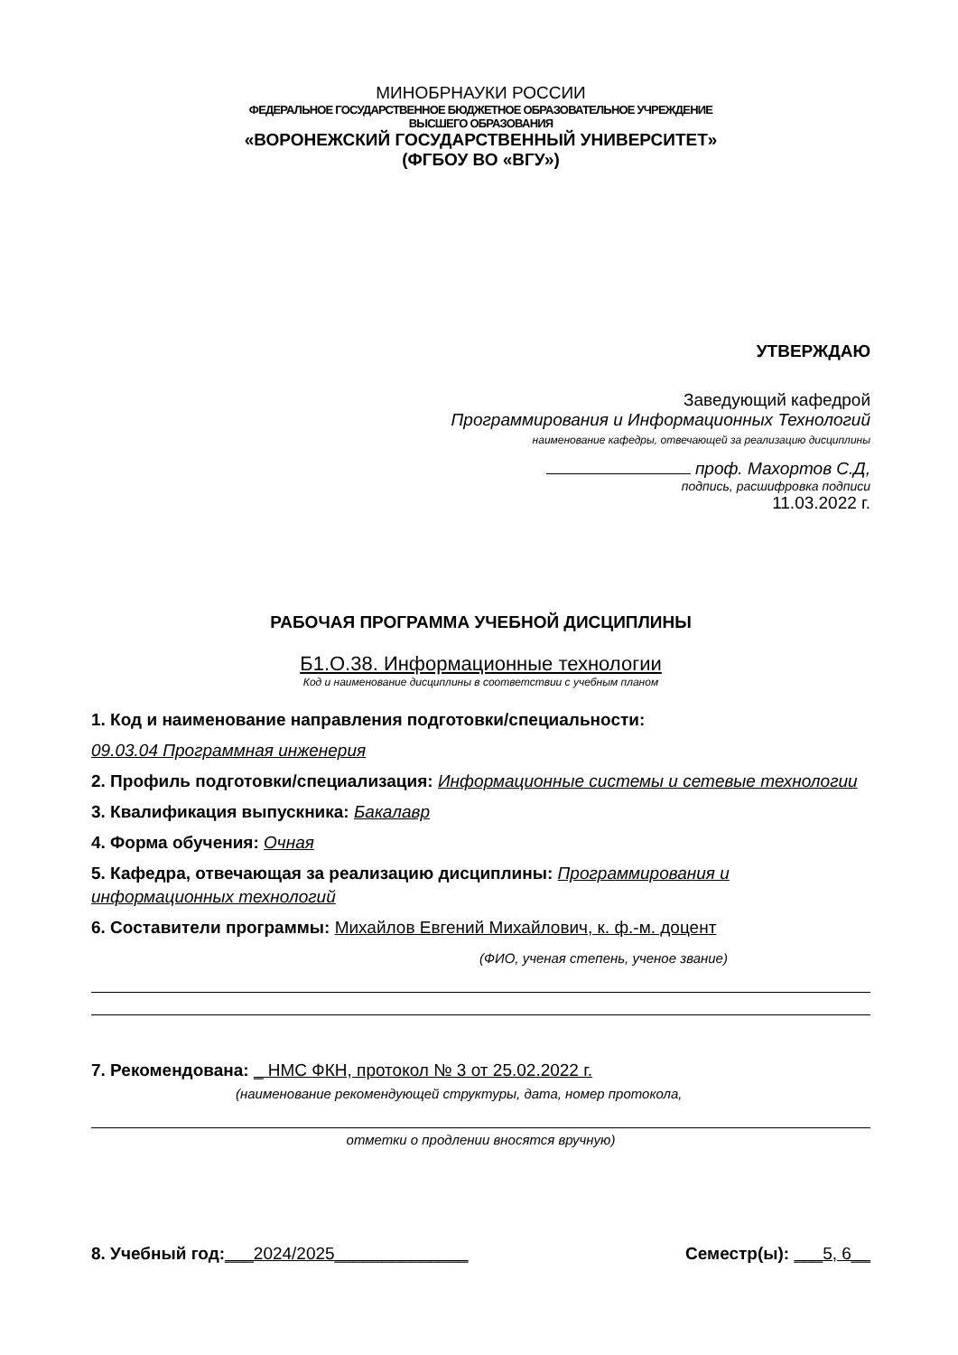МИНОБРНАУКИ РОССИИ
ФЕДЕРАЛЬНОЕ ГОСУДАРСТВЕННОЕ БЮДЖЕТНОЕ ОБРАЗОВАТЕЛЬНОЕ УЧРЕЖДЕНИЕ
ВЫСШЕГО ОБРАЗОВАНИЯ
«ВОРОНЕЖСКИЙ ГОСУДАРСТВЕННЫЙ УНИВЕРСИТЕТ»
(ФГБОУ ВО «ВГУ»)
УТВЕРЖДАЮ
Заведующий кафедрой
Программирования и Информационных Технологий
наименование кафедры, отвечающей за реализацию дисциплины
проф. Махортов С.Д,
подпись, расшифровка подписи
11.03.2022 г.
РАБОЧАЯ ПРОГРАММА УЧЕБНОЙ ДИСЦИПЛИНЫ
Б1.О.38. Информационные технологии
Код и наименование дисциплины в соответствии с учебным планом
1. Код и наименование направления подготовки/специальности:
09.03.04 Программная инженерия
2. Профиль подготовки/специализация: Информационные системы и сетевые технологии
3. Квалификация выпускника: Бакалавр
4. Форма обучения: Очная
5. Кафедра, отвечающая за реализацию дисциплины: Программирования и информационных технологий
6. Составители программы: Михайлов Евгений Михайлович, к. ф.-м. доцент
(ФИО, ученая степень, ученое звание)
7. Рекомендована: _ НМС ФКН, протокол № 3 от 25.02.2022 г.
(наименование рекомендующей структуры, дата, номер протокола,
отметки о продлении вносятся вручную)
8. Учебный год:___2024/2025______________ Семестр(ы): ___5, 6__